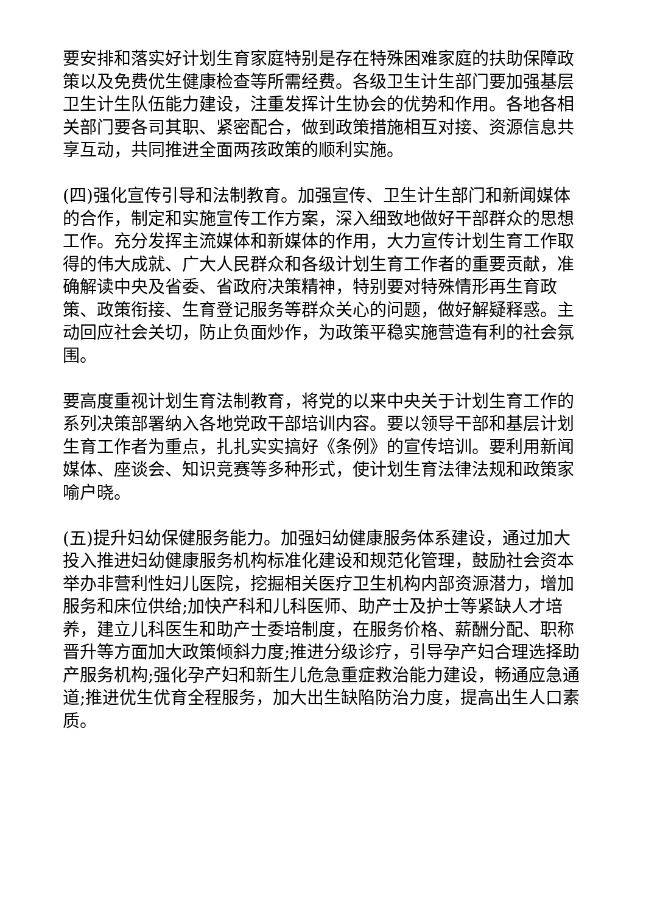要安排和落实好计划生育家庭特别是存在特殊困难家庭的扶助保障政策以及免费优生健康检查等所需经费。各级卫生计生部门要加强基层卫生计生队伍能力建设，注重发挥计生协会的优势和作用。各地各相关部门要各司其职、紧密配合，做到政策措施相互对接、资源信息共享互动，共同推进全面两孩政策的顺利实施。
(四)强化宣传引导和法制教育。加强宣传、卫生计生部门和新闻媒体的合作，制定和实施宣传工作方案，深入细致地做好干部群众的思想工作。充分发挥主流媒体和新媒体的作用，大力宣传计划生育工作取得的伟大成就、广大人民群众和各级计划生育工作者的重要贡献，准确解读中央及省委、省政府决策精神，特别要对特殊情形再生育政策、政策衔接、生育登记服务等群众关心的问题，做好解疑释惑。主动回应社会关切，防止负面炒作，为政策平稳实施营造有利的社会氛围。
要高度重视计划生育法制教育，将党的以来中央关于计划生育工作的系列决策部署纳入各地党政干部培训内容。要以领导干部和基层计划生育工作者为重点，扎扎实实搞好《条例》的宣传培训。要利用新闻媒体、座谈会、知识竞赛等多种形式，使计划生育法律法规和政策家喻户晓。
(五)提升妇幼保健服务能力。加强妇幼健康服务体系建设，通过加大投入推进妇幼健康服务机构标准化建设和规范化管理，鼓励社会资本举办非营利性妇儿医院，挖掘相关医疗卫生机构内部资源潜力，增加服务和床位供给;加快产科和儿科医师、助产士及护士等紧缺人才培养，建立儿科医生和助产士委培制度，在服务价格、薪酬分配、职称晋升等方面加大政策倾斜力度;推进分级诊疗，引导孕产妇合理选择助产服务机构;强化孕产妇和新生儿危急重症救治能力建设，畅通应急通道;推进优生优育全程服务，加大出生缺陷防治力度，提高出生人口素质。